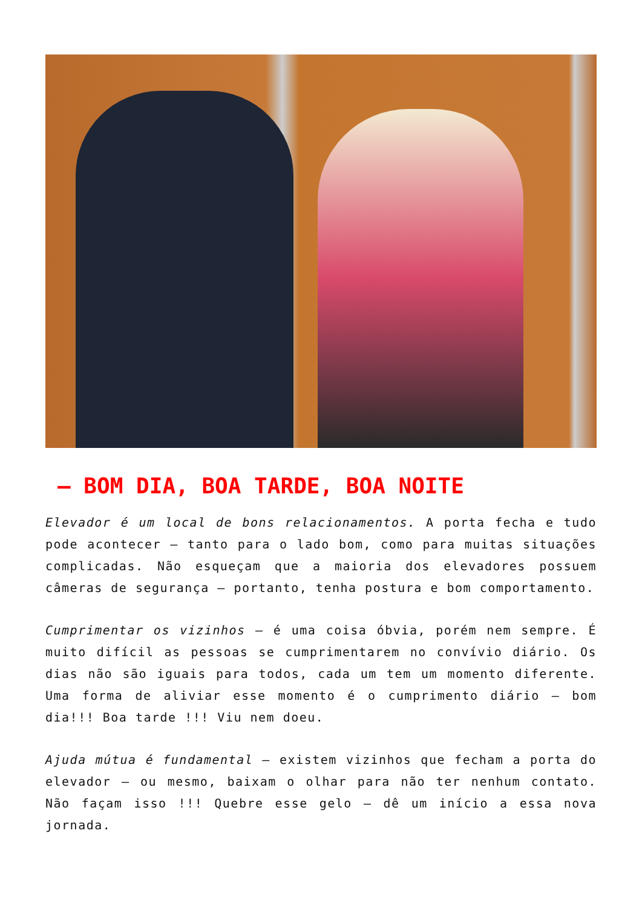– BOM DIA, BOA TARDE, BOA NOITE
Elevador é um local de bons relacionamentos. A porta fecha e tudo pode acontecer – tanto para o lado bom, como para muitas situações complicadas. Não esqueçam que a maioria dos elevadores possuem câmeras de segurança – portanto, tenha postura e bom comportamento.
Cumprimentar os vizinhos – é uma coisa óbvia, porém nem sempre. É muito difícil as pessoas se cumprimentarem no convívio diário. Os dias não são iguais para todos, cada um tem um momento diferente. Uma forma de aliviar esse momento é o cumprimento diário – bom dia!!! Boa tarde !!! Viu nem doeu.
Ajuda mútua é fundamental – existem vizinhos que fecham a porta do elevador – ou mesmo, baixam o olhar para não ter nenhum contato. Não façam isso !!! Quebre esse gelo – dê um início a essa nova jornada.